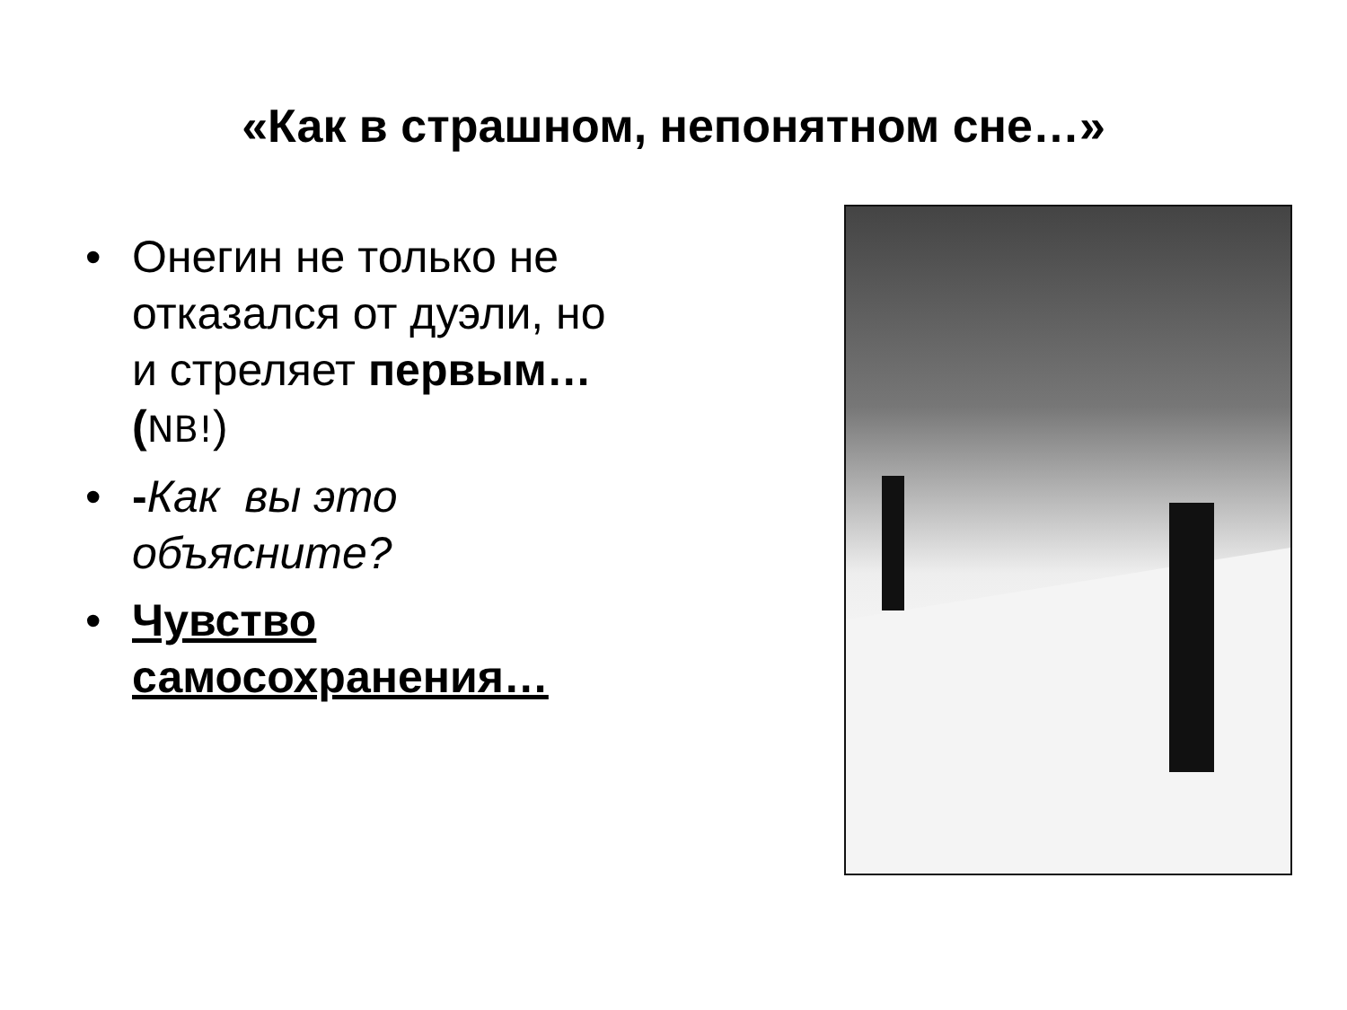«Как в страшном, непонятном сне…»
• Онегин не только не отказался от дуэли, но и стреляет первым… (NB!)
• -Как вы это объясните?
• Чувство самосохранения…